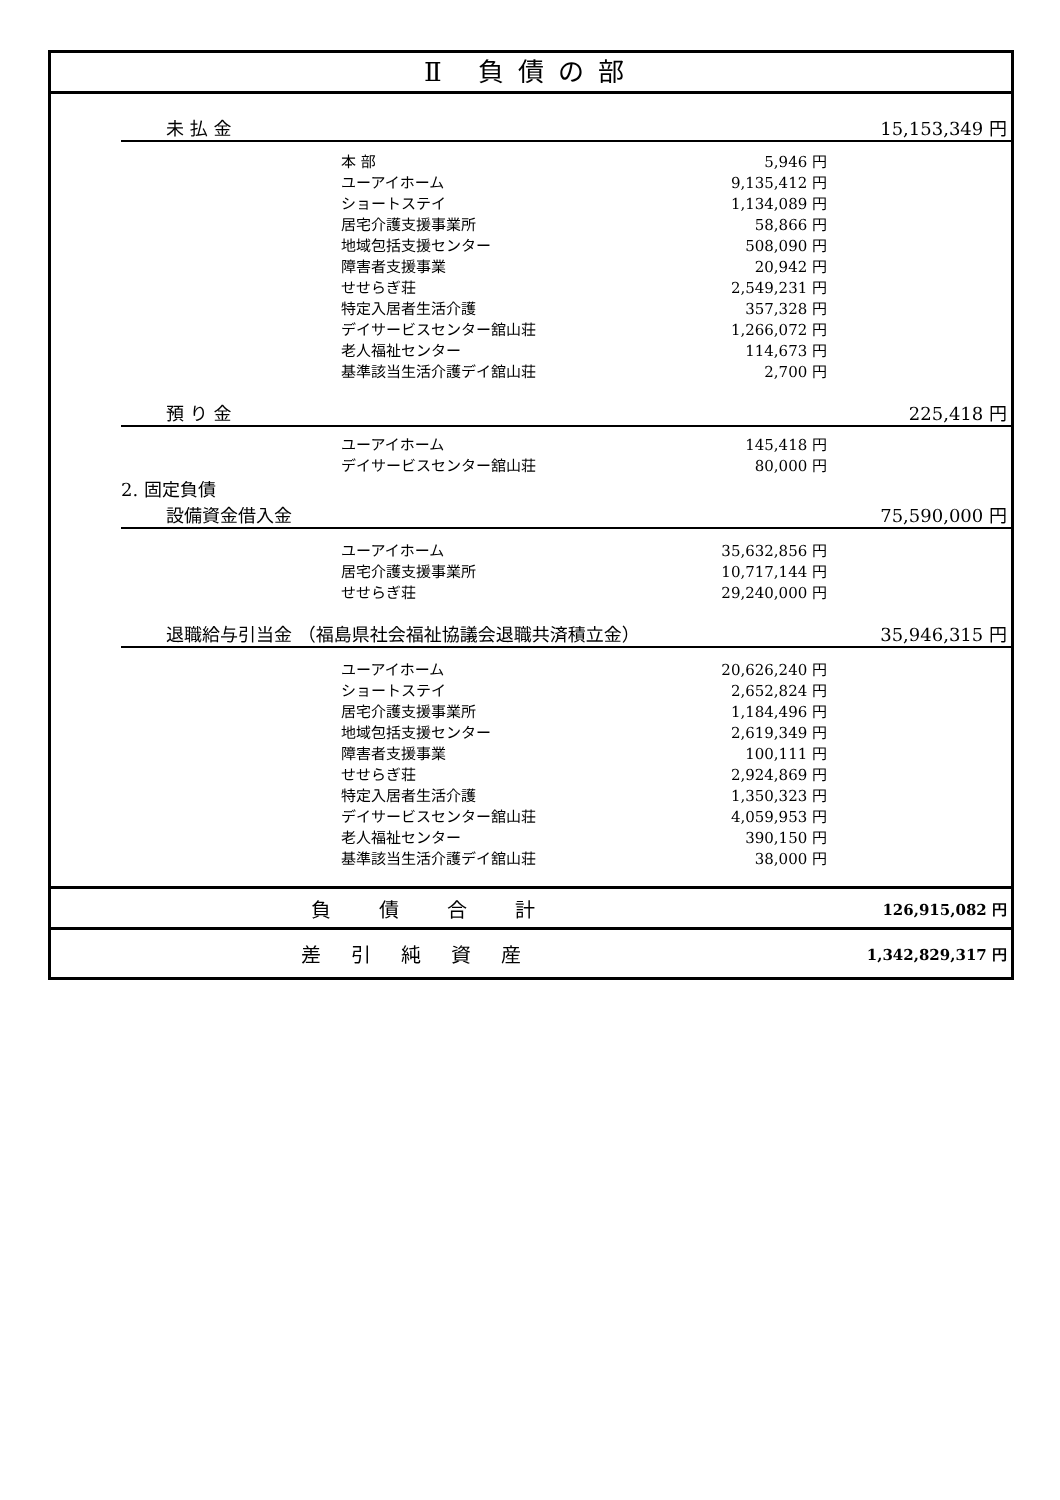Ⅱ 負債の部
| | 未 払 金 | | 15,153,349 円 |
| | 本 部 | 5,946 円 | |
| | ユーアイホーム | 9,135,412 円 | |
| | ショートステイ | 1,134,089 円 | |
| | 居宅介護支援事業所 | 58,866 円 | |
| | 地域包括支援センター | 508,090 円 | |
| | 障害者支援事業 | 20,942 円 | |
| | せせらぎ荘 | 2,549,231 円 | |
| | 特定入居者生活介護 | 357,328 円 | |
| | デイサービスセンター舘山荘 | 1,266,072 円 | |
| | 老人福祉センター | 114,673 円 | |
| | 基準該当生活介護デイ舘山荘 | 2,700 円 | |
| | 預 り 金 | | 225,418 円 |
| | ユーアイホーム | 145,418 円 | |
| | デイサービスセンター舘山荘 | 80,000 円 | |
| | 2. 固定負債 | | |
| | 設備資金借入金 | | 75,590,000 円 |
| | ユーアイホーム | 35,632,856 円 | |
| | 居宅介護支援事業所 | 10,717,144 円 | |
| | せせらぎ荘 | 29,240,000 円 | |
| | 退職給与引当金 （福島県社会福祉協議会退職共済積立金） | | 35,946,315 円 |
| | ユーアイホーム | 20,626,240 円 | |
| | ショートステイ | 2,652,824 円 | |
| | 居宅介護支援事業所 | 1,184,496 円 | |
| | 地域包括支援センター | 2,619,349 円 | |
| | 障害者支援事業 | 100,111 円 | |
| | せせらぎ荘 | 2,924,869 円 | |
| | 特定入居者生活介護 | 1,350,323 円 | |
| | デイサービスセンター舘山荘 | 4,059,953 円 | |
| | 老人福祉センター | 390,150 円 | |
| | 基準該当生活介護デイ舘山荘 | 38,000 円 | |
| | 負債合計 | | 126,915,082 円 |
| | 差引純資産 | | 1,342,829,317 円 |